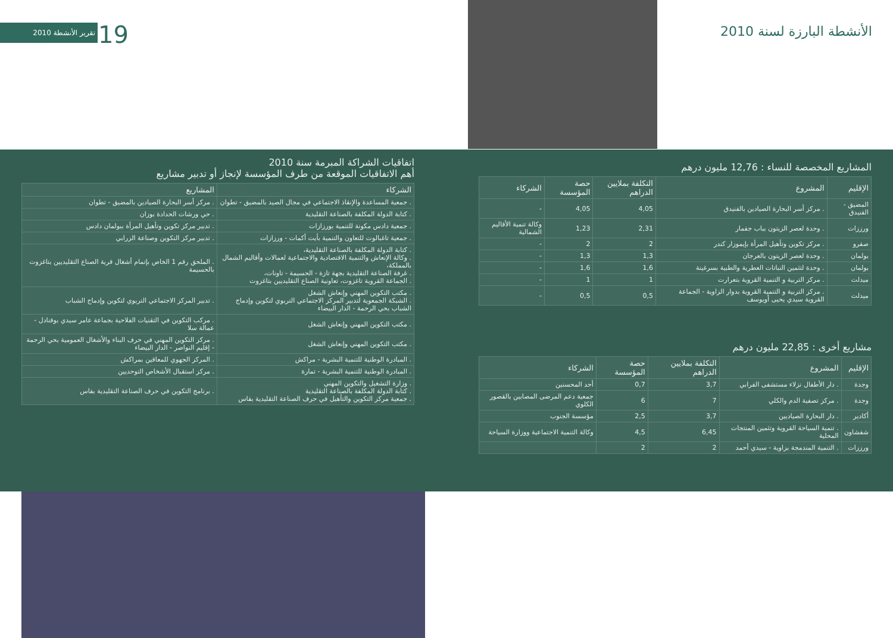2010 تقرير الأنشطة 19 الأنشطة البارزة لسنة 2010
المشاريع المخصصة للنساء : 12,76 مليون درهم
| الإقليم | المشروع | التكلفة بملايين الدراهم | حصة المؤسسة | الشركاء |
| --- | --- | --- | --- | --- |
| المضيق - الفنيدق | . مركز أسر البحارة الصيادين بالفنيدق | 4,05 | 4,05 | - |
| ورززات | . وحدة لعصر الزيتون بباب جفمار | 2,31 | 1,23 | وكالة تنمية الأقاليم الشمالية |
| صفرو | . مركز تكوين وتأهيل المرأة بإيموزار كندر | 2 | 2 | - |
| بولمان | . وحدة لعصر الزيتون بالعرجان | 1,3 | 1,3 | - |
| بولمان | . وحدة لتثمين النباتات العطرية والطبية بسرغينة | 1,6 | 1,6 | - |
| ميدلت | . مركز التربية و التنمية القروية بتعرارت | 1 | 1 | - |
| ميدلت | . مركز التربية و التنمية القروية بدوار الزاوية - الجماعة القروية سيدي يحيى أويوسف | 0,5 | 0,5 | - |
مشاريع أخرى : 22,85 مليون درهم
| الإقليم | المشروع | التكلفة بملايين الدراهم | حصة المؤسسة | الشركاء |
| --- | --- | --- | --- | --- |
| وجدة | . دار الأطفال نزلاء مستشفى الفرابي | 3,7 | 0,7 | أحد المحسنين |
| وجدة | . مركز تصفية الدم والكلي | 7 | 6 | جمعية دعم المرضى المصابين بالقصور الكلوي |
| أكادير | . دار البحارة الصياديين | 3,7 | 2,5 | مؤسسة الجنوب |
| شفشاون | . تنمية السياحة القروية وتثمين المنتجات المحلية | 6,45 | 4,5 | وكالة التنمية الاجتماعية ووزارة السياحة |
| ورززات | . التنمية المندمجة بزاوية - سيدي أحمد | 2 | 2 | |
اتفاقيات الشراكة المبرمة سنة 2010
أهم الاتفاقيات الموقعة من طرف المؤسسة لإنجاز أو تدبير مشاريع
| الشركاء | المشاريع |
| --- | --- |
| . جمعية المساعدة والإنقاذ الاجتماعي في مجال الصيد بالمضيق - تطوان | . مركز أسر البحارة الصيادين بالمضيق - تطوان |
| . كتابة الدولة المكلفة بالصناعة التقليدية | . حي ورشات الحدادة بوزان |
| . جمعية دادس مكونة للتنمية بورزازات | . تدبير مركز تكوين وتأهيل المرأة ببولمان دادس |
| . جمعية تاغبالوت للتعاون والتنمية بأيت أكمات - ورزازات | . تدبير مركز التكوين وصناعة الزرابي |
| . كتابة الدولة المكلفة بالصناعة التقليدية، . وكالة الإنعاش والتنمية الاقتصادية والاجتماعية لعمالات وأقاليم الشمال بالمملكة، . غرفة الصناعة التقليدية بجهة تازة - الحسيمة - تاونات، . الجماعة القروية تاغزوت، تعاونية الصناع التقليديين بتاغزوت | . الملحق رقم 1 الخاص بإتمام أشغال قرية الصناع التقليديين بتاغزوت بالحسيمة |
| . مكتب التكوين المهني وإنعاش الشغل . الشبكة الجمعوية لتدبير المركز الاجتماعي التربوي لتكوين وإدماج الشباب بحي الرحمة - الدار البيضاء | . تدبير المركز الاجتماعي التربوي لتكوين وإدماج الشباب |
| . مكتب التكوين المهني وإنعاش الشغل | . مركب التكوين في التقنيات الفلاحية بجماعة عامر سيدي بوقنادل - عمالة سلا |
| . مكتب التكوين المهني وإنعاش الشغل | . مركز التكوين المهني في حرف البناء والأشغال العمومية بحي الرحمة - إقليم النواصر - الدار البيضاء |
| . المبادرة الوطنية للتنمية البشرية - مراكش | . المركز الجهوي للمعاقين بمراكش |
| . المبادرة الوطنية للتنمية البشرية - تمارة | . مركز استقبال الأشخاص التوحديين |
| . وزارة التشغيل والتكوين المهني . كتابة الدولة المكلفة بالصناعة التقليدية . جمعية مركز التكوين والتأهيل في حرف الصناعة التقليدية بفاس | . برنامج التكوين في حرف الصناعة التقليدية بفاس |